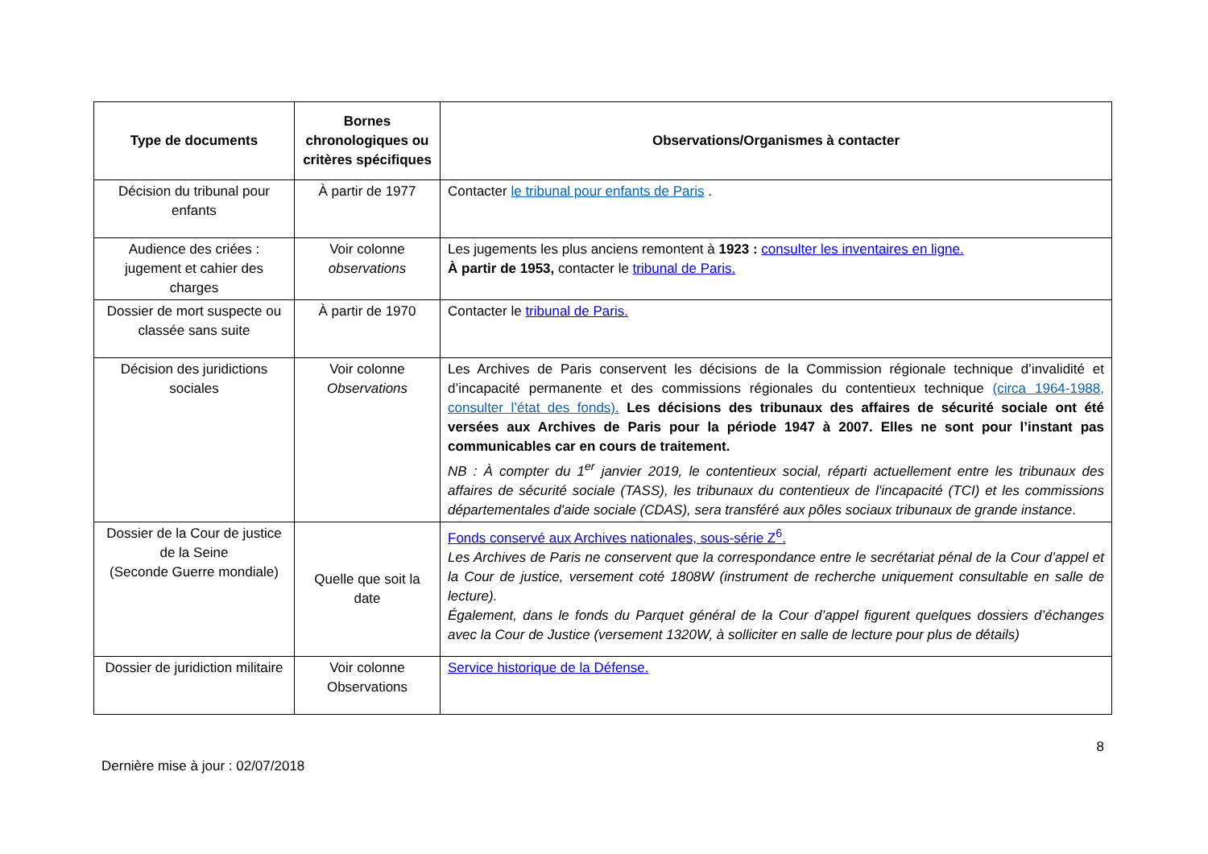| Type de documents | Bornes chronologiques ou critères spécifiques | Observations/Organismes à contacter |
| --- | --- | --- |
| Décision du tribunal pour enfants | À partir de 1977 | Contacter le tribunal pour enfants de Paris . |
| Audience des criées : jugement et cahier des charges | Voir colonne observations | Les jugements les plus anciens remontent à 1923 : consulter les inventaires en ligne. À partir de 1953, contacter le tribunal de Paris. |
| Dossier de mort suspecte ou classée sans suite | À partir de 1970 | Contacter le tribunal de Paris. |
| Décision des juridictions sociales | Voir colonne Observations | Les Archives de Paris conservent les décisions de la Commission régionale technique d’invalidité et d’incapacité permanente et des commissions régionales du contentieux technique (circa 1964-1988, consulter l’état des fonds). Les décisions des tribunaux des affaires de sécurité sociale ont été versées aux Archives de Paris pour la période 1947 à 2007. Elles ne sont pour l’instant pas communicables car en cours de traitement. NB : À compter du 1<sup>er</sup> janvier 2019, le contentieux social, réparti actuellement entre les tribunaux des affaires de sécurité sociale (TASS), les tribunaux du contentieux de l'incapacité (TCI) et les commissions départementales d'aide sociale (CDAS), sera transféré aux pôles sociaux tribunaux de grande instance . |
| Dossier de la Cour de justice de la Seine (Seconde Guerre mondiale) | Quelle que soit la date | Fonds conservé aux Archives nationales, sous-série Z<sup>6</sup>. Les Archives de Paris ne conservent que la correspondance entre le secrétariat pénal de la Cour d’appel et la Cour de justice, versement coté 1808W (instrument de recherche uniquement consultable en salle de lecture). Également, dans le fonds du Parquet général de la Cour d’appel figurent quelques dossiers d’échanges avec la Cour de Justice (versement 1320W, à solliciter en salle de lecture pour plus de détails) |
| Dossier de juridiction militaire | Voir colonne Observations | Service historique de la Défense. |
8
Dernière mise à jour : 02/07/2018